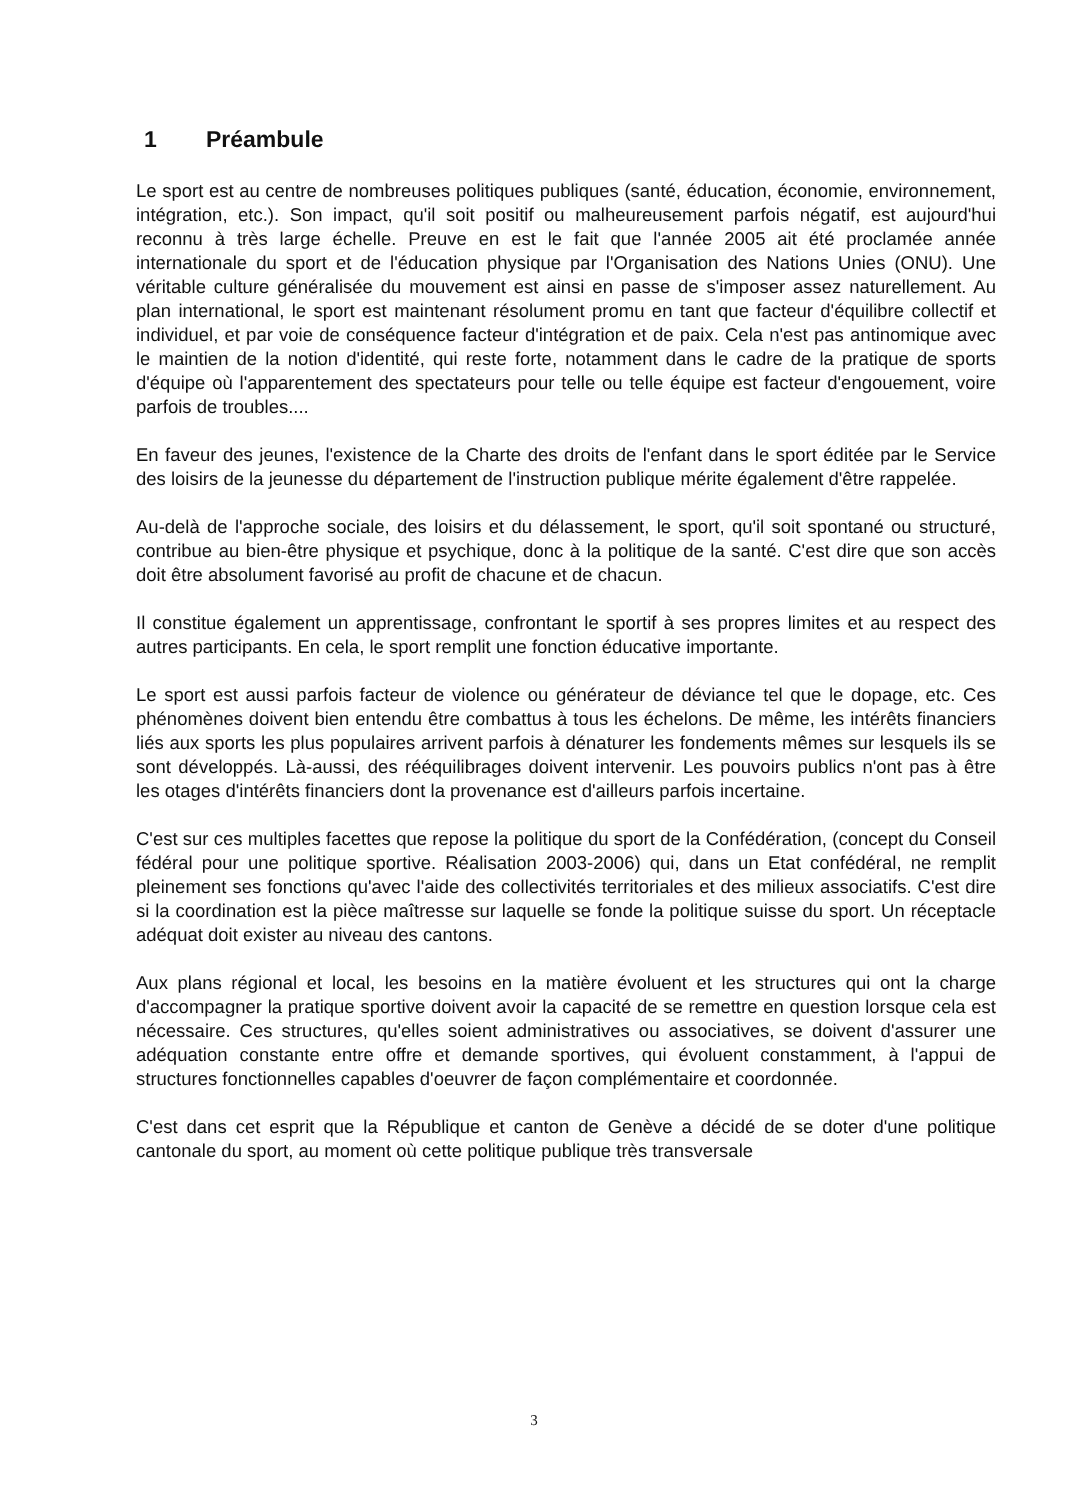1 Préambule
Le sport est au centre de nombreuses politiques publiques (santé, éducation, économie, environnement, intégration, etc.). Son impact, qu'il soit positif ou malheureusement parfois négatif, est aujourd'hui reconnu à très large échelle. Preuve en est le fait que l'année 2005 ait été proclamée année internationale du sport et de l'éducation physique par l'Organisation des Nations Unies (ONU). Une véritable culture généralisée du mouvement est ainsi en passe de s'imposer assez naturellement. Au plan international, le sport est maintenant résolument promu en tant que facteur d'équilibre collectif et individuel, et par voie de conséquence facteur d'intégration et de paix. Cela n'est pas antinomique avec le maintien de la notion d'identité, qui reste forte, notamment dans le cadre de la pratique de sports d'équipe où l'apparentement des spectateurs pour telle ou telle équipe est facteur d'engouement, voire parfois de troubles....
En faveur des jeunes, l'existence de la Charte des droits de l'enfant dans le sport éditée par le Service des loisirs de la jeunesse du département de l'instruction publique mérite également d'être rappelée.
Au-delà de l'approche sociale, des loisirs et du délassement, le sport, qu'il soit spontané ou structuré, contribue au bien-être physique et psychique, donc à la politique de la santé. C'est dire que son accès doit être absolument favorisé au profit de chacune et de chacun.
Il constitue également un apprentissage, confrontant le sportif à ses propres limites et au respect des autres participants. En cela, le sport remplit une fonction éducative importante.
Le sport est aussi parfois facteur de violence ou générateur de déviance tel que le dopage, etc. Ces phénomènes doivent bien entendu être combattus à tous les échelons. De même, les intérêts financiers liés aux sports les plus populaires arrivent parfois à dénaturer les fondements mêmes sur lesquels ils se sont développés. Là-aussi, des rééquilibrages doivent intervenir. Les pouvoirs publics n'ont pas à être les otages d'intérêts financiers dont la provenance est d'ailleurs parfois incertaine.
C'est sur ces multiples facettes que repose la politique du sport de la Confédération, (concept du Conseil fédéral pour une politique sportive. Réalisation 2003-2006) qui, dans un Etat confédéral, ne remplit pleinement ses fonctions qu'avec l'aide des collectivités territoriales et des milieux associatifs. C'est dire si la coordination est la pièce maîtresse sur laquelle se fonde la politique suisse du sport. Un réceptacle adéquat doit exister au niveau des cantons.
Aux plans régional et local, les besoins en la matière évoluent et les structures qui ont la charge d'accompagner la pratique sportive doivent avoir la capacité de se remettre en question lorsque cela est nécessaire. Ces structures, qu'elles soient administratives ou associatives, se doivent d'assurer une adéquation constante entre offre et demande sportives, qui évoluent constamment, à l'appui de structures fonctionnelles capables d'oeuvrer de façon complémentaire et coordonnée.
C'est dans cet esprit que la République et canton de Genève a décidé de se doter d'une politique cantonale du sport, au moment où cette politique publique très transversale
3